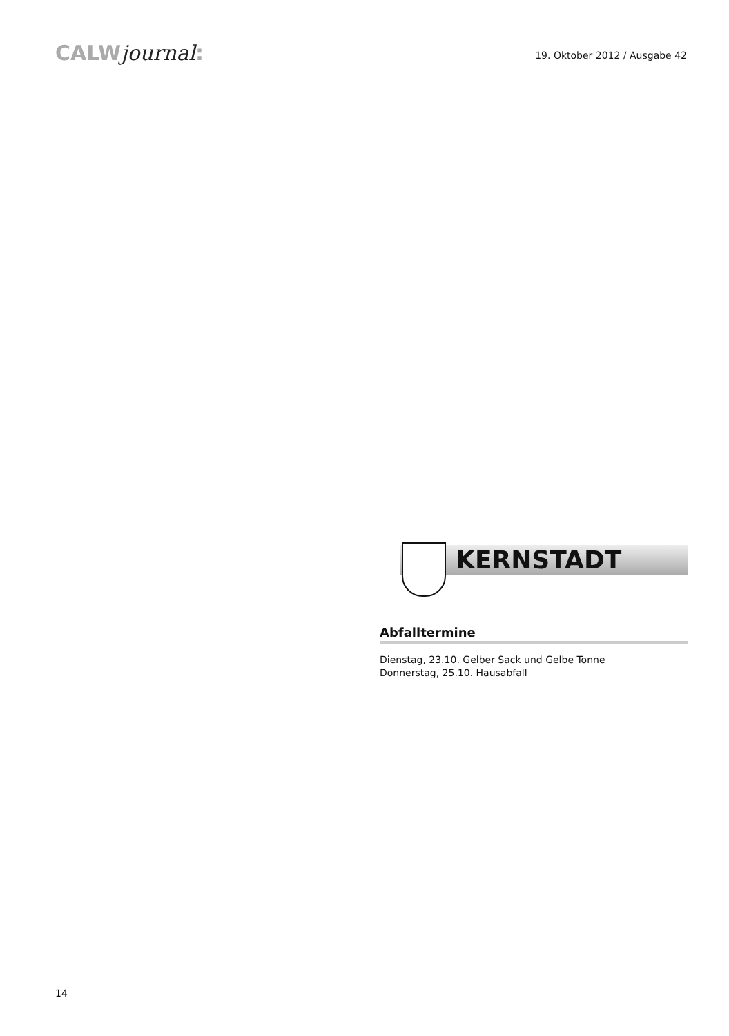CALWjournal:
19. Oktober 2012 / Ausgabe 42
KERNSTADT
Abfalltermine
Dienstag, 23.10. Gelber Sack und Gelbe Tonne
Donnerstag, 25.10. Hausabfall
14